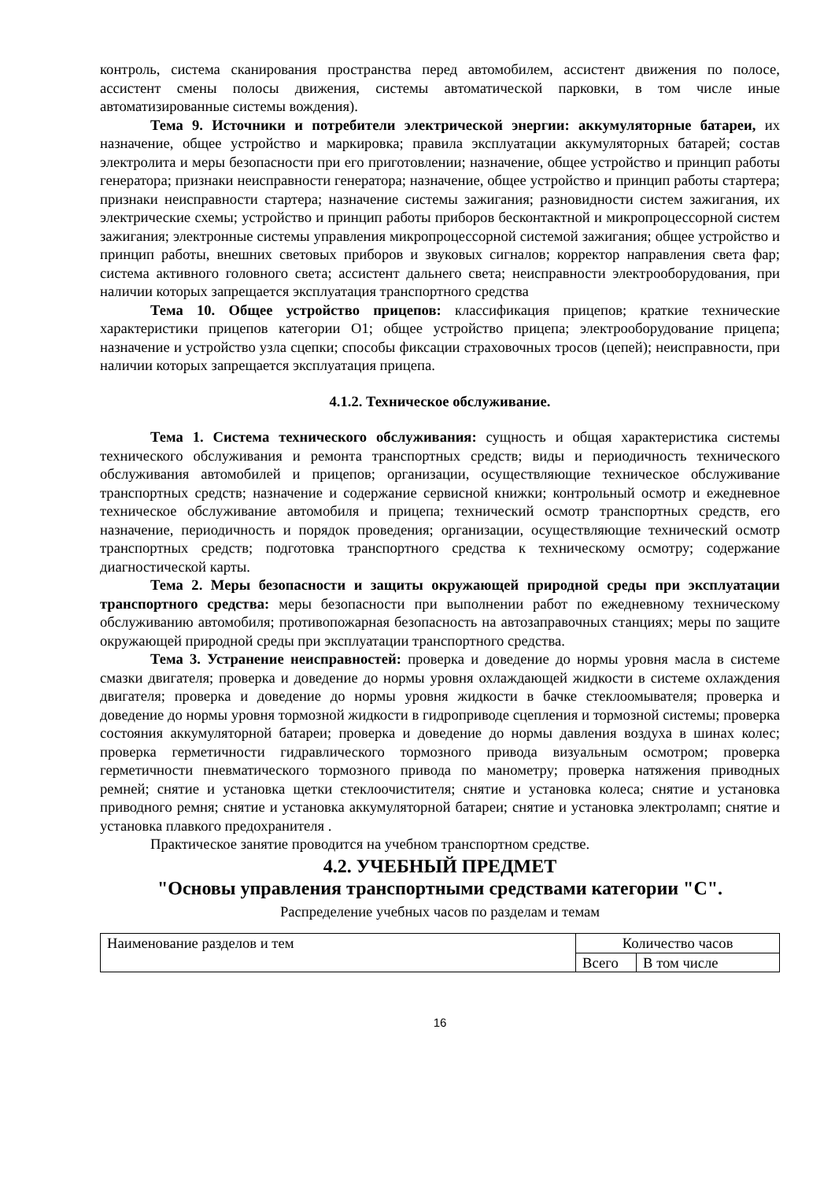контроль, система сканирования пространства перед автомобилем, ассистент движения по полосе, ассистент смены полосы движения, системы автоматической парковки, в том числе иные автоматизированные системы вождения).
Тема 9. Источники и потребители электрической энергии: аккумуляторные батареи, их назначение, общее устройство и маркировка; правила эксплуатации аккумуляторных батарей; состав электролита и меры безопасности при его приготовлении; назначение, общее устройство и принцип работы генератора; признаки неисправности генератора; назначение, общее устройство и принцип работы стартера; признаки неисправности стартера; назначение системы зажигания; разновидности систем зажигания, их электрические схемы; устройство и принцип работы приборов бесконтактной и микропроцессорной систем зажигания; электронные системы управления микропроцессорной системой зажигания; общее устройство и принцип работы, внешних световых приборов и звуковых сигналов; корректор направления света фар; система активного головного света; ассистент дальнего света; неисправности электрооборудования, при наличии которых запрещается эксплуатация транспортного средства
Тема 10. Общее устройство прицепов: классификация прицепов; краткие технические характеристики прицепов категории О1; общее устройство прицепа; электрооборудование прицепа; назначение и устройство узла сцепки; способы фиксации страховочных тросов (цепей); неисправности, при наличии которых запрещается эксплуатация прицепа.
4.1.2. Техническое обслуживание.
Тема 1. Система технического обслуживания: сущность и общая характеристика системы технического обслуживания и ремонта транспортных средств; виды и периодичность технического обслуживания автомобилей и прицепов; организации, осуществляющие техническое обслуживание транспортных средств; назначение и содержание сервисной книжки; контрольный осмотр и ежедневное техническое обслуживание автомобиля и прицепа; технический осмотр транспортных средств, его назначение, периодичность и порядок проведения; организации, осуществляющие технический осмотр транспортных средств; подготовка транспортного средства к техническому осмотру; содержание диагностической карты.
Тема 2. Меры безопасности и защиты окружающей природной среды при эксплуатации транспортного средства: меры безопасности при выполнении работ по ежедневному техническому обслуживанию автомобиля; противопожарная безопасность на автозаправочных станциях; меры по защите окружающей природной среды при эксплуатации транспортного средства.
Тема 3. Устранение неисправностей: проверка и доведение до нормы уровня масла в системе смазки двигателя; проверка и доведение до нормы уровня охлаждающей жидкости в системе охлаждения двигателя; проверка и доведение до нормы уровня жидкости в бачке стеклоомывателя; проверка и доведение до нормы уровня тормозной жидкости в гидроприводе сцепления и тормозной системы; проверка состояния аккумуляторной батареи; проверка и доведение до нормы давления воздуха в шинах колес; проверка герметичности гидравлического тормозного привода визуальным осмотром; проверка герметичности пневматического тормозного привода по манометру; проверка натяжения приводных ремней; снятие и установка щетки стеклоочистителя; снятие и установка колеса; снятие и установка приводного ремня; снятие и установка аккумуляторной батареи; снятие и установка электроламп; снятие и установка плавкого предохранителя .
Практическое занятие проводится на учебном транспортном средстве.
4.2. УЧЕБНЫЙ ПРЕДМЕТ
"Основы управления транспортными средствами категории "С".
Распределение учебных часов по разделам и темам
| Наименование разделов и тем | Количество часов | |
| | Всего | В том числе |
16